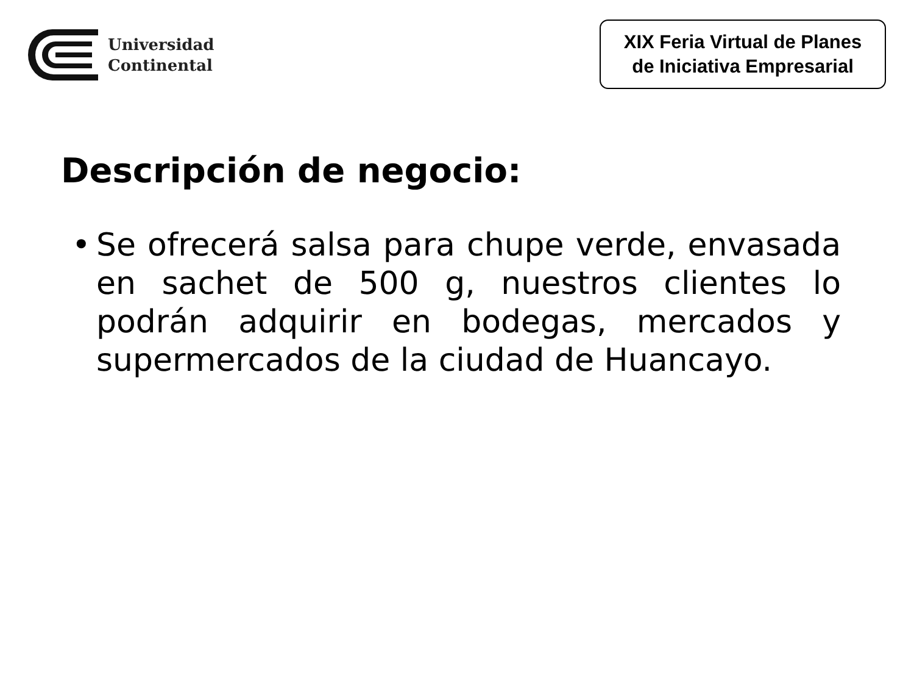Universidad
Continental
XIX Feria Virtual de Planes
de Iniciativa Empresarial
Descripción de negocio:
• Se ofrecerá salsa para chupe verde, envasada en sachet de 500 g, nuestros clientes lo podrán adquirir en bodegas, mercados y supermercados de la ciudad de Huancayo.